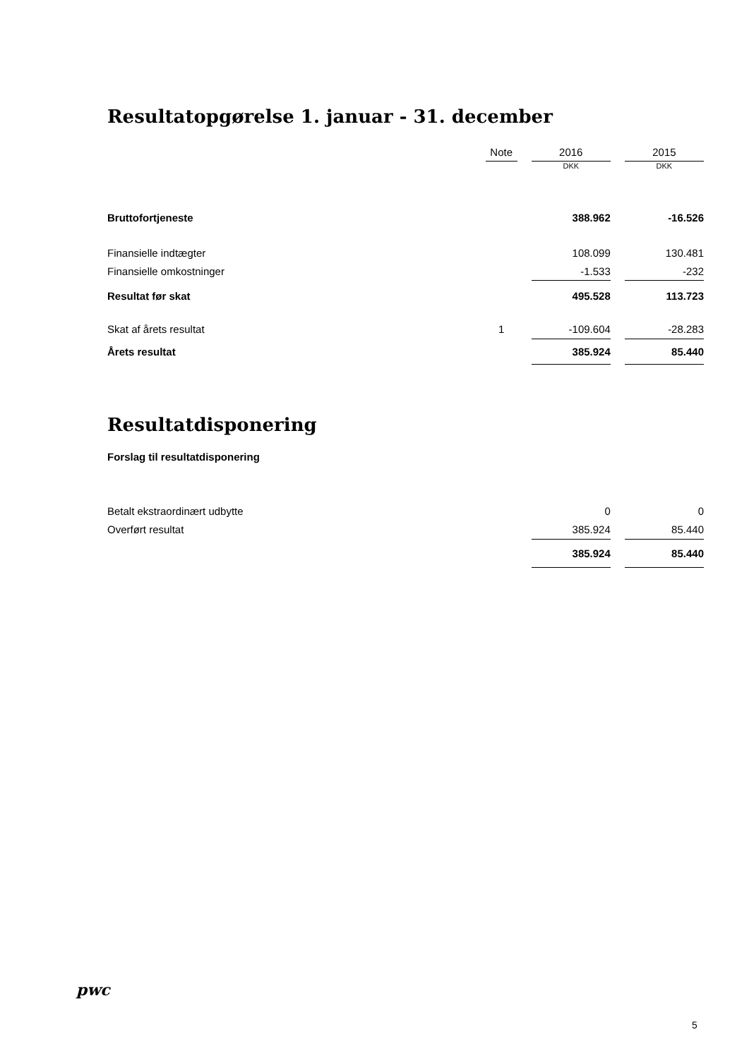Resultatopgørelse 1. januar - 31. december
| | Note | | 2016 | | 2015 |
| | | | DKK | | DKK |
| Bruttofortjeneste | | | 388.962 | | -16.526 |
| Finansielle indtægter | | | 108.099 | | 130.481 |
| Finansielle omkostninger | | | -1.533 | | -232 |
| Resultat før skat | | | 495.528 | | 113.723 |
| Skat af årets resultat | 1 | | -109.604 | | -28.283 |
| Årets resultat | | | 385.924 | | 85.440 |
Resultatdisponering
Forslag til resultatdisponering
| Betalt ekstraordinært udbytte | | | 0 | | 0 |
| Overført resultat | | | 385.924 | | 85.440 |
| | | | 385.924 | | 85.440 |
pwc
5